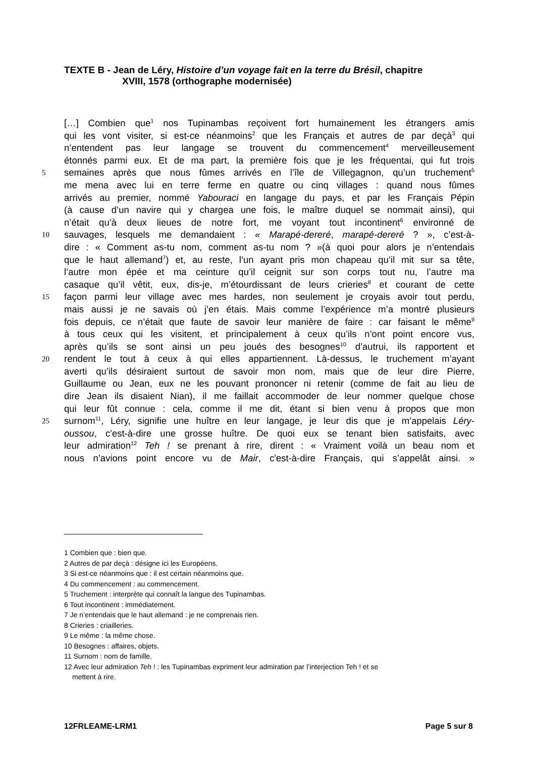TEXTE B - Jean de Léry, Histoire d’un voyage fait en la terre du Brésil, chapitre
XVIII, 1578 (orthographe modernisée)
[…] Combien que<sup>1</sup> nos Tupinambas reçoivent fort humainement les étrangers amis
qui les vont visiter, si est-ce néanmoins<sup>2</sup> que les Français et autres de par deçà<sup>3</sup> qui
n’entendent pas leur langage se trouvent du commencement<sup>4</sup> merveilleusement
étonnés parmi eux. Et de ma part, la première fois que je les fréquentai, qui fut trois
5 semaines après que nous fûmes arrivés en l’île de Villegagnon, qu’un truchement<sup>5</sup>
me mena avec lui en terre ferme en quatre ou cinq villages : quand nous fûmes
arrivés au premier, nommé Yabouraci en langage du pays, et par les Français Pépin
(à cause d’un navire qui y chargea une fois, le maître duquel se nommait ainsi), qui
n’était qu’à deux lieues de notre fort, me voyant tout incontinent<sup>6</sup> environné de
10 sauvages, lesquels me demandaient : « Marapé-dereré, marapé-dereré ? », c’est-à-
dire : « Comment as-tu nom, comment as-tu nom ? »(à quoi pour alors je n’entendais
que le haut allemand<sup>7</sup>) et, au reste, l’un ayant pris mon chapeau qu’il mit sur sa tête,
l’autre mon épée et ma ceinture qu’il ceignit sur son corps tout nu, l’autre ma
casaque qu’il vêtit, eux, dis-je, m’étourdissant de leurs crieries<sup>8</sup> et courant de cette
15 façon parmi leur village avec mes hardes, non seulement je croyais avoir tout perdu,
mais aussi je ne savais où j’en étais. Mais comme l’expérience m’a montré plusieurs
fois depuis, ce n’était que faute de savoir leur manière de faire : car faisant le même<sup>9</sup>
à tous ceux qui les visitent, et principalement à ceux qu’ils n’ont point encore vus,
après qu’ils se sont ainsi un peu joués des besognes<sup>10</sup> d’autrui, ils rapportent et
20 rendent le tout à ceux à qui elles appartiennent. Là-dessus, le truchement m’ayant
averti qu’ils désiraient surtout de savoir mon nom, mais que de leur dire Pierre,
Guillaume ou Jean, eux ne les pouvant prononcer ni retenir (comme de fait au lieu de
dire Jean ils disaient Nian), il me faillait accommoder de leur nommer quelque chose
qui leur fût connue : cela, comme il me dit, étant si bien venu à propos que mon
25 surnom<sup>11</sup>, Léry, signifie une huître en leur langage, je leur dis que je m’appelais Léry-
oussou, c'est-à-dire une grosse huître. De quoi eux se tenant bien satisfaits, avec
leur admiration<sup>12</sup> Teh ! se prenant à rire, dirent : « Vraiment voilà un beau nom et
nous n’avions point encore vu de Mair, c'est-à-dire Français, qui s’appelât ainsi. »
1 Combien que : bien que.
2 Autres de par deçà : désigne ici les Européens.
3 Si est-ce néanmoins que : il est certain néanmoins que.
4 Du commencement : au commencement.
5 Truchement : interprète qui connaît la langue des Tupinambas.
6 Tout incontinent : immédiatement.
7 Je n’entendais que le haut allemand : je ne comprenais rien.
8 Crieries : criailleries.
9 Le même : la même chose.
10 Besognes : affaires, objets.
11 Surnom : nom de famille.
12 Avec leur admiration Teh ! : les Tupinambas expriment leur admiration par l’interjection Teh ! et se
mettent à rire.
12FRLEAME-LRM1 Page 5 sur 8